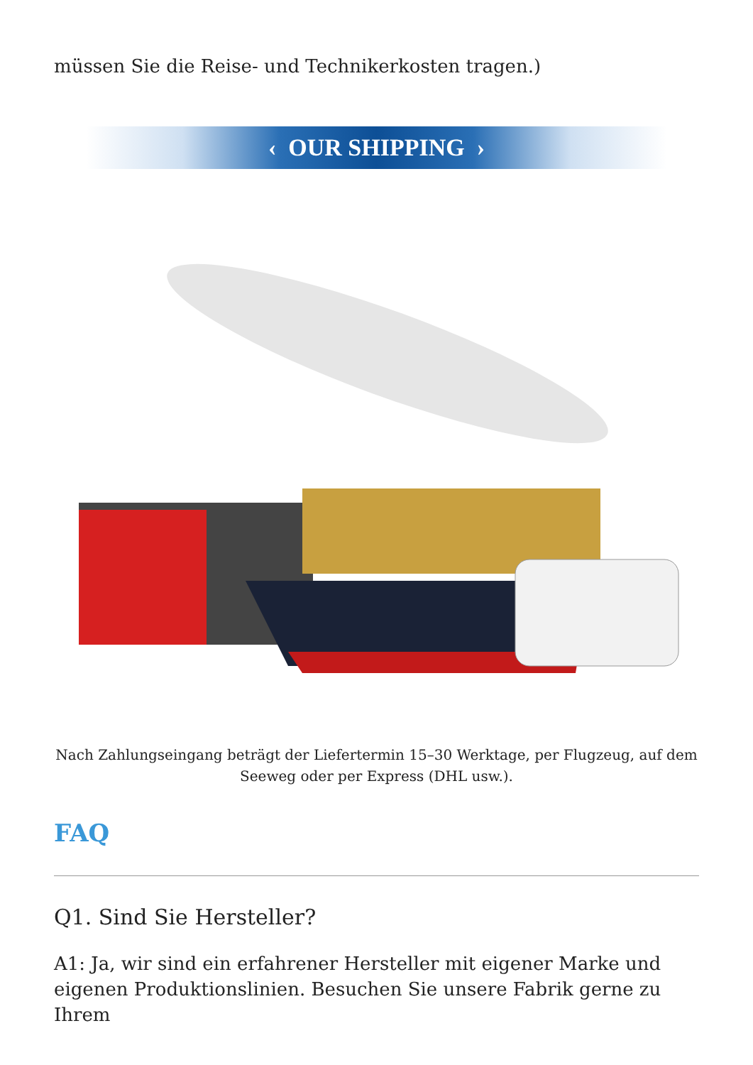müssen Sie die Reise- und Technikerkosten tragen.)
‹ OUR SHIPPING ›
Nach Zahlungseingang beträgt der Liefertermin 15–30 Werktage, per Flugzeug, auf dem Seeweg oder per Express (DHL usw.).
FAQ
Q1. Sind Sie Hersteller?
A1: Ja, wir sind ein erfahrener Hersteller mit eigener Marke und eigenen Produktionslinien. Besuchen Sie unsere Fabrik gerne zu Ihrem